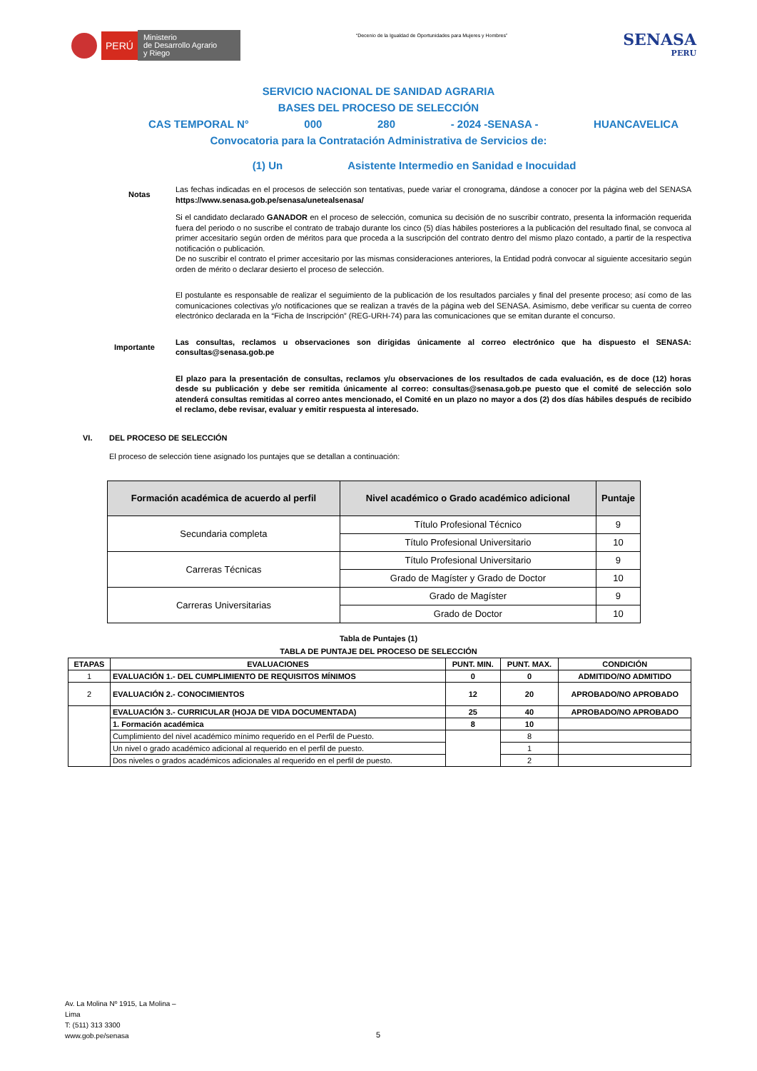PERÚ
Ministerio
de Desarrollo Agrario
y Riego
“Decenio de la Igualdad de Oportunidades para Mujeres y Hombres”
SENASA
PERU
SERVICIO NACIONAL DE SANIDAD AGRARIA
BASES DEL PROCESO DE SELECCIÓN
CAS TEMPORAL N° 000 280 - 2024 -SENASA - HUANCAVELICA
Convocatoria para la Contratación Administrativa de Servicios de:
(1) Un Asistente Intermedio en Sanidad e Inocuidad
Notas
Las fechas indicadas en el procesos de selección son tentativas, puede variar el cronograma, dándose a conocer por la página web del SENASA https://www.senasa.gob.pe/senasa/unetealsenasa/
Si el candidato declarado GANADOR en el proceso de selección, comunica su decisión de no suscribir contrato, presenta la información requerida fuera del periodo o no suscribe el contrato de trabajo durante los cinco (5) días hábiles posteriores a la publicación del resultado final, se convoca al primer accesitario según orden de méritos para que proceda a la suscripción del contrato dentro del mismo plazo contado, a partir de la respectiva notificación o publicación.
De no suscribir el contrato el primer accesitario por las mismas consideraciones anteriores, la Entidad podrá convocar al siguiente accesitario según orden de mérito o declarar desierto el proceso de selección.
El postulante es responsable de realizar el seguimiento de la publicación de los resultados parciales y final del presente proceso; así como de las comunicaciones colectivas y/o notificaciones que se realizan a través de la página web del SENASA. Asimismo, debe verificar su cuenta de correo electrónico declarada en la “Ficha de Inscripción” (REG-URH-74) para las comunicaciones que se emitan durante el concurso.
Importante
Las consultas, reclamos u observaciones son dirigidas únicamente al correo electrónico que ha dispuesto el SENASA: consultas@senasa.gob.pe
El plazo para la presentación de consultas, reclamos y/u observaciones de los resultados de cada evaluación, es de doce (12) horas desde su publicación y debe ser remitida únicamente al correo: consultas@senasa.gob.pe puesto que el comité de selección solo atenderá consultas remitidas al correo antes mencionado, el Comité en un plazo no mayor a dos (2) dos días hábiles después de recibido el reclamo, debe revisar, evaluar y emitir respuesta al interesado.
VI. DEL PROCESO DE SELECCIÓN
El proceso de selección tiene asignado los puntajes que se detallan a continuación:
| Formación académica de acuerdo al perfil | Nivel académico o Grado académico adicional | Puntaje |
| --- | --- | --- |
| Secundaria completa | Título Profesional Técnico | 9 |
| | Título Profesional Universitario | 10 |
| Carreras Técnicas | Título Profesional Universitario | 9 |
| | Grado de Magíster y Grado de Doctor | 10 |
| Carreras Universitarias | Grado de Magíster | 9 |
| | Grado de Doctor | 10 |
Tabla de Puntajes (1)
TABLA DE PUNTAJE DEL PROCESO DE SELECCIÓN
| ETAPAS | EVALUACIONES | PUNT. MIN. | PUNT. MAX. | CONDICIÓN |
| --- | --- | --- | --- | --- |
| 1 | EVALUACIÓN 1.- DEL CUMPLIMIENTO DE REQUISITOS MÍNIMOS | 0 | 0 | ADMITIDO/NO ADMITIDO |
| 2 | EVALUACIÓN 2.- CONOCIMIENTOS | 12 | 20 | APROBADO/NO APROBADO |
| | EVALUACIÓN 3.- CURRICULAR (HOJA DE VIDA DOCUMENTADA) | 25 | 40 | APROBADO/NO APROBADO |
| | 1. Formación académica | 8 | 10 | |
| | Cumplimiento del nivel académico mínimo requerido en el Perfil de Puesto. | | 8 | |
| | Un nivel o grado académico adicional al requerido en el perfil de puesto. | | 1 | |
| | Dos niveles o grados académicos adicionales al requerido en el perfil de puesto. | | 2 | |
Av. La Molina Nº 1915, La Molina –
Lima
T: (511) 313 3300
www.gob.pe/senasa
5